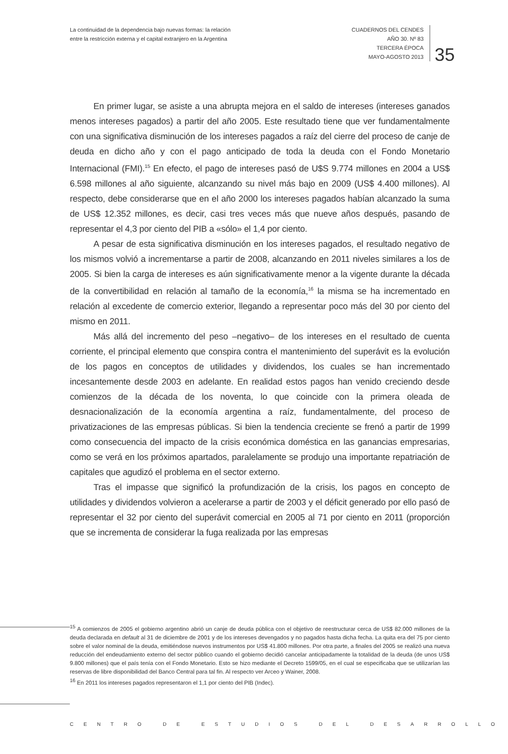La continuidad de la dependencia bajo nuevas formas: la relación entre la restricción externa y el capital extranjero en la Argentina
CUADERNOS DEL CENDES
AÑO 30. Nº 83
TERCERA ÉPOCA
MAYO-AGOSTO 2013
35
En primer lugar, se asiste a una abrupta mejora en el saldo de intereses (intereses ganados menos intereses pagados) a partir del año 2005. Este resultado tiene que ver fundamentalmente con una significativa disminución de los intereses pagados a raíz del cierre del proceso de canje de deuda en dicho año y con el pago anticipado de toda la deuda con el Fondo Monetario Internacional (FMI).<sup>15</sup> En efecto, el pago de intereses pasó de U$S 9.774 millones en 2004 a US$ 6.598 millones al año siguiente, alcanzando su nivel más bajo en 2009 (US$ 4.400 millones). Al respecto, debe considerarse que en el año 2000 los intereses pagados habían alcanzado la suma de US$ 12.352 millones, es decir, casi tres veces más que nueve años después, pasando de representar el 4,3 por ciento del PIB a «sólo» el 1,4 por ciento.
A pesar de esta significativa disminución en los intereses pagados, el resultado negativo de los mismos volvió a incrementarse a partir de 2008, alcanzando en 2011 niveles similares a los de 2005. Si bien la carga de intereses es aún significativamente menor a la vigente durante la década de la convertibilidad en relación al tamaño de la economía,<sup>16</sup> la misma se ha incrementado en relación al excedente de comercio exterior, llegando a representar poco más del 30 por ciento del mismo en 2011.
Más allá del incremento del peso –negativo– de los intereses en el resultado de cuenta corriente, el principal elemento que conspira contra el mantenimiento del superávit es la evolución de los pagos en conceptos de utilidades y dividendos, los cuales se han incrementado incesantemente desde 2003 en adelante. En realidad estos pagos han venido creciendo desde comienzos de la década de los noventa, lo que coincide con la primera oleada de desnacionalización de la economía argentina a raíz, fundamentalmente, del proceso de privatizaciones de las empresas públicas. Si bien la tendencia creciente se frenó a partir de 1999 como consecuencia del impacto de la crisis económica doméstica en las ganancias empresarias, como se verá en los próximos apartados, paralelamente se produjo una importante repatriación de capitales que agudizó el problema en el sector externo.
Tras el impasse que significó la profundización de la crisis, los pagos en concepto de utilidades y dividendos volvieron a acelerarse a partir de 2003 y el déficit generado por ello pasó de representar el 32 por ciento del superávit comercial en 2005 al 71 por ciento en 2011 (proporción que se incrementa de considerar la fuga realizada por las empresas
<sup>15</sup> A comienzos de 2005 el gobierno argentino abrió un canje de deuda pública con el objetivo de reestructurar cerca de US$ 82.000 millones de la deuda declarada en default al 31 de diciembre de 2001 y de los intereses devengados y no pagados hasta dicha fecha. La quita era del 75 por ciento sobre el valor nominal de la deuda, emitiéndose nuevos instrumentos por US$ 41.800 millones. Por otra parte, a finales del 2005 se realizó una nueva reducción del endeudamiento externo del sector público cuando el gobierno decidió cancelar anticipadamente la totalidad de la deuda (de unos US$ 9.800 millones) que el país tenía con el Fondo Monetario. Esto se hizo mediante el Decreto 1599/05, en el cual se especificaba que se utilizarían las reservas de libre disponibilidad del Banco Central para tal fin. Al respecto ver Arceo y Wainer, 2008.
<sup>16</sup> En 2011 los intereses pagados representaron el 1,1 por ciento del PIB (Indec).
CENTRO DE ESTUDIOS DEL DESARROLLO